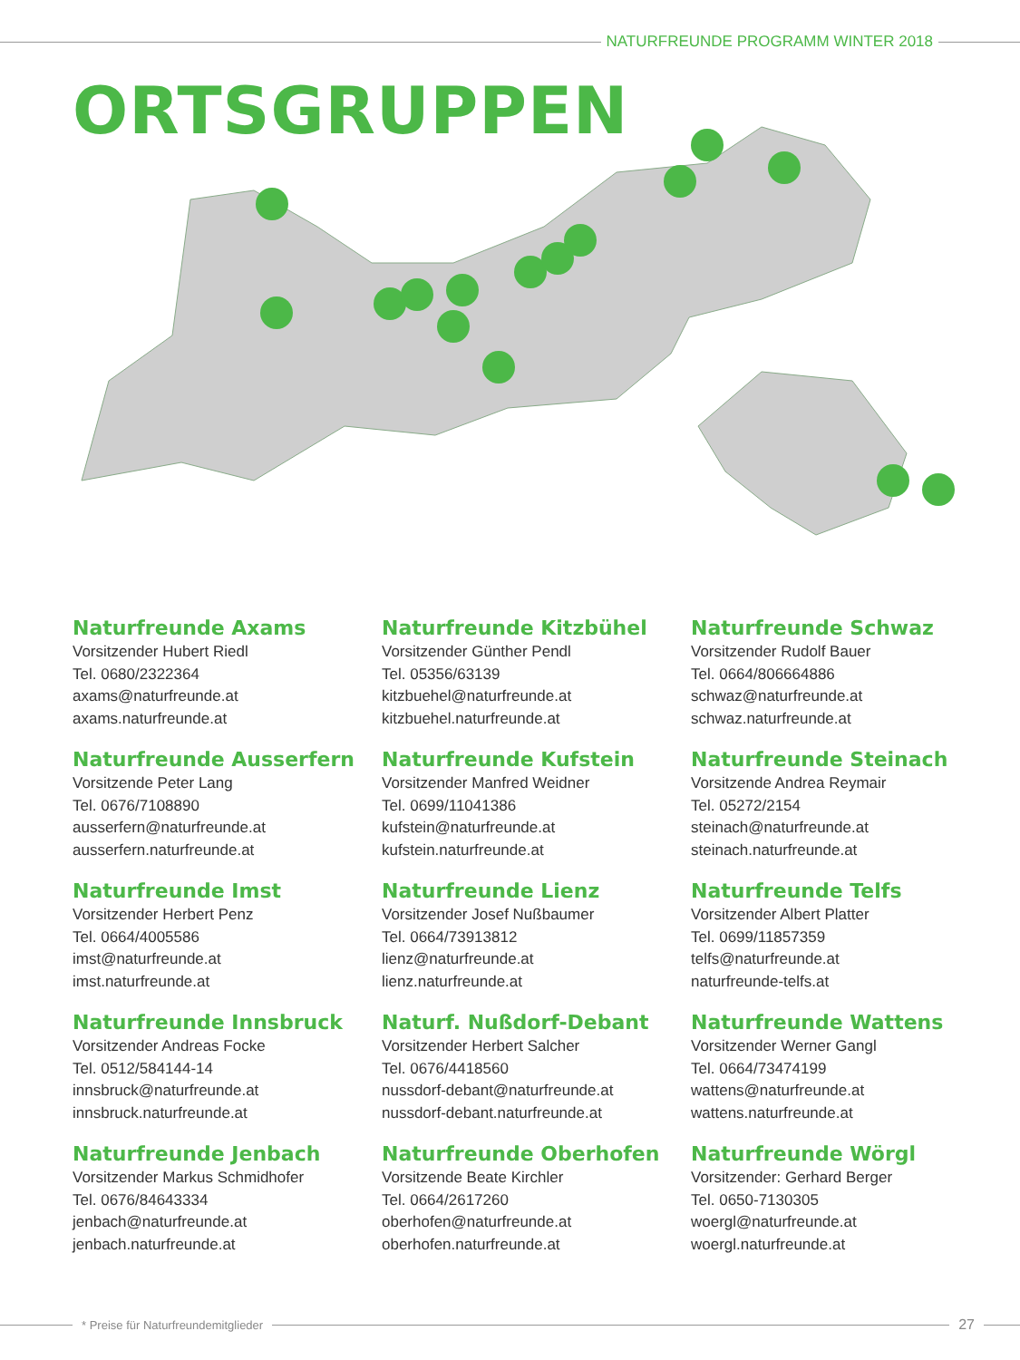NATURFREUNDE PROGRAMM WINTER 2018
ORTSGRUPPEN
Naturfreunde Axams
Vorsitzender Hubert Riedl
Tel. 0680/2322364
axams@naturfreunde.at
axams.naturfreunde.at
Naturfreunde Kitzbühel
Vorsitzender Günther Pendl
Tel. 05356/63139
kitzbuehel@naturfreunde.at
kitzbuehel.naturfreunde.at
Naturfreunde Schwaz
Vorsitzender Rudolf Bauer
Tel. 0664/806664886
schwaz@naturfreunde.at
schwaz.naturfreunde.at
Naturfreunde Ausserfern
Vorsitzende Peter Lang
Tel. 0676/7108890
ausserfern@naturfreunde.at
ausserfern.naturfreunde.at
Naturfreunde Kufstein
Vorsitzender Manfred Weidner
Tel. 0699/11041386
kufstein@naturfreunde.at
kufstein.naturfreunde.at
Naturfreunde Steinach
Vorsitzende Andrea Reymair
Tel. 05272/2154
steinach@naturfreunde.at
steinach.naturfreunde.at
Naturfreunde Imst
Vorsitzender Herbert Penz
Tel. 0664/4005586
imst@naturfreunde.at
imst.naturfreunde.at
Naturfreunde Lienz
Vorsitzender Josef Nußbaumer
Tel. 0664/73913812
lienz@naturfreunde.at
lienz.naturfreunde.at
Naturfreunde Telfs
Vorsitzender Albert Platter
Tel. 0699/11857359
telfs@naturfreunde.at
naturfreunde-telfs.at
Naturfreunde Innsbruck
Vorsitzender Andreas Focke
Tel. 0512/584144-14
innsbruck@naturfreunde.at
innsbruck.naturfreunde.at
Naturf. Nußdorf-Debant
Vorsitzender Herbert Salcher
Tel. 0676/4418560
nussdorf-debant@naturfreunde.at
nussdorf-debant.naturfreunde.at
Naturfreunde Wattens
Vorsitzender Werner Gangl
Tel. 0664/73474199
wattens@naturfreunde.at
wattens.naturfreunde.at
Naturfreunde Jenbach
Vorsitzender Markus Schmidhofer
Tel. 0676/84643334
jenbach@naturfreunde.at
jenbach.naturfreunde.at
Naturfreunde Oberhofen
Vorsitzende Beate Kirchler
Tel. 0664/2617260
oberhofen@naturfreunde.at
oberhofen.naturfreunde.at
Naturfreunde Wörgl
Vorsitzender: Gerhard Berger
Tel. 0650-7130305
woergl@naturfreunde.at
woergl.naturfreunde.at
* Preise für Naturfreundemitglieder
27